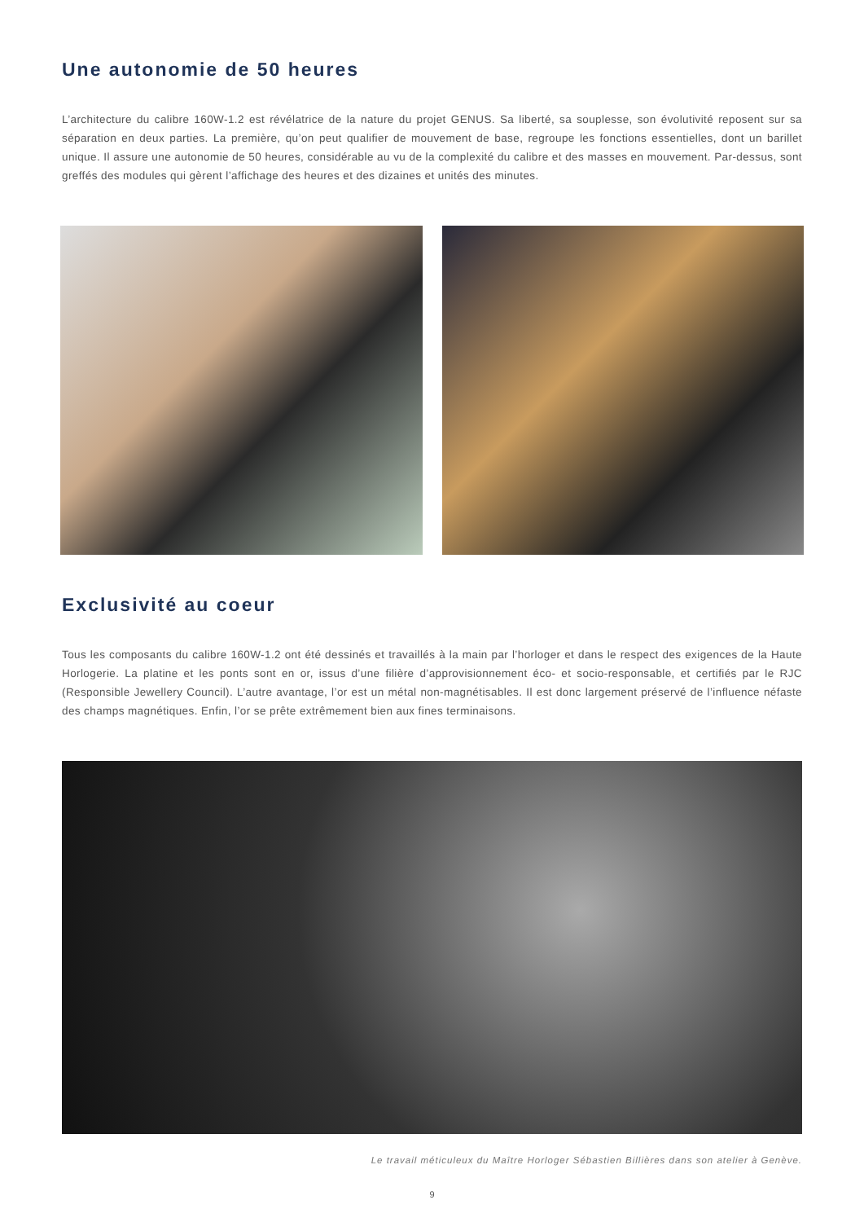Une autonomie de 50 heures
L’architecture du calibre 160W-1.2 est révélatrice de la nature du projet GENUS. Sa liberté, sa souplesse, son évolutivité reposent sur sa séparation en deux parties. La première, qu’on peut qualifier de mouvement de base, regroupe les fonctions essentielles, dont un barillet unique. Il assure une autonomie de 50 heures, considérable au vu de la complexité du calibre et des masses en mouvement. Par-dessus, sont greffés des modules qui gèrent l’affichage des heures et des dizaines et unités des minutes.
Exclusivité au coeur
Tous les composants du calibre 160W-1.2 ont été dessinés et travaillés à la main par l’horloger et dans le respect des exigences de la Haute Horlogerie. La platine et les ponts sont en or, issus d’une filière d’approvisionnement éco- et socio-responsable, et certifiés par le RJC (Responsible Jewellery Council). L’autre avantage, l’or est un métal non-magnétisables. Il est donc largement préservé de l’influence néfaste des champs magnétiques. Enfin, l’or se prête extrêmement bien aux fines terminaisons.
Le travail méticuleux du Maître Horloger Sébastien Billières dans son atelier à Genève.
9